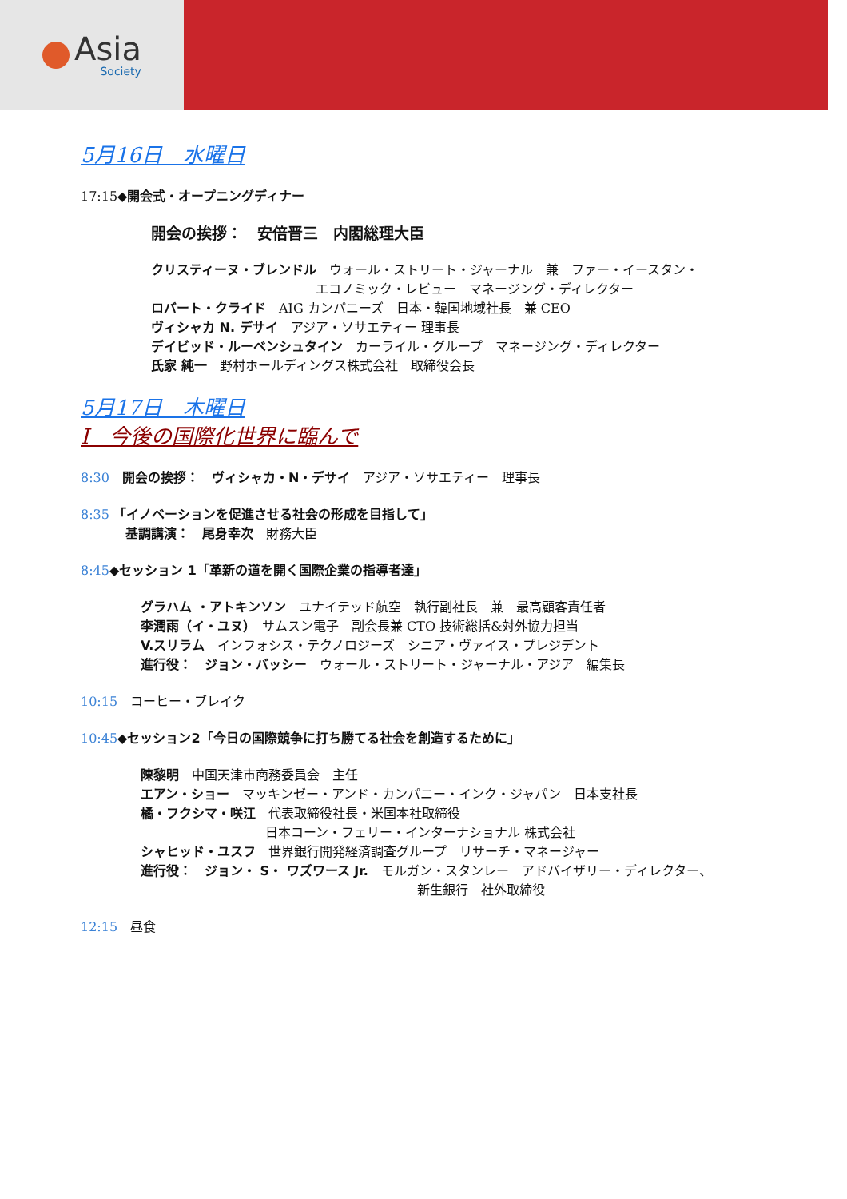Asia
Society
5月16日　水曜日
17:15◆開会式・オープニングディナー
開会の挨拶：　安倍晋三　内閣総理大臣
クリスティーヌ・ブレンドル　ウォール・ストリート・ジャーナル　兼　ファー・イースタン・
エコノミック・レビュー　マネージング・ディレクター
ロバート・クライド　AIG カンパニーズ　日本・韓国地域社長　兼 CEO
ヴィシャカ N. デサイ　アジア・ソサエティー 理事長
デイビッド・ルーベンシュタイン　カーライル・グループ　マネージング・ディレクター
氏家 純一　野村ホールディングス株式会社　取締役会長
5月17日　木曜日
I　今後の国際化世界に臨んで
8:30　開会の挨拶：　ヴィシャカ・N・デサイ　アジア・ソサエティー　理事長
8:35 「イノベーションを促進させる社会の形成を目指して」
基調講演：　尾身幸次　財務大臣
8:45◆セッション 1「革新の道を開く国際企業の指導者達」
グラハム ・アトキンソン　ユナイテッド航空　執行副社長　兼　最高顧客責任者
李潤雨（イ・ユヌ）　サムスン電子　副会長兼 CTO 技術総括&対外協力担当
V.スリラム　インフォシス・テクノロジーズ　シニア・ヴァイス・プレジデント
進行役：　ジョン・バッシー　ウォール・ストリート・ジャーナル・アジア　編集長
10:15　コーヒー・ブレイク
10:45◆セッション2「今日の国際競争に打ち勝てる社会を創造するために」
陳黎明　中国天津市商務委員会　主任
エアン・ショー　マッキンゼー・アンド・カンパニー・インク・ジャパン　日本支社長
橘・フクシマ・咲江　代表取締役社長・米国本社取締役
日本コーン・フェリー・インターナショナル 株式会社
シャヒッド・ユスフ　世界銀行開発経済調査グループ　リサーチ・マネージャー
進行役：　ジョン・ S・ ワズワース Jr.　モルガン・スタンレー　アドバイザリー・ディレクター、
新生銀行　社外取締役
12:15　昼食